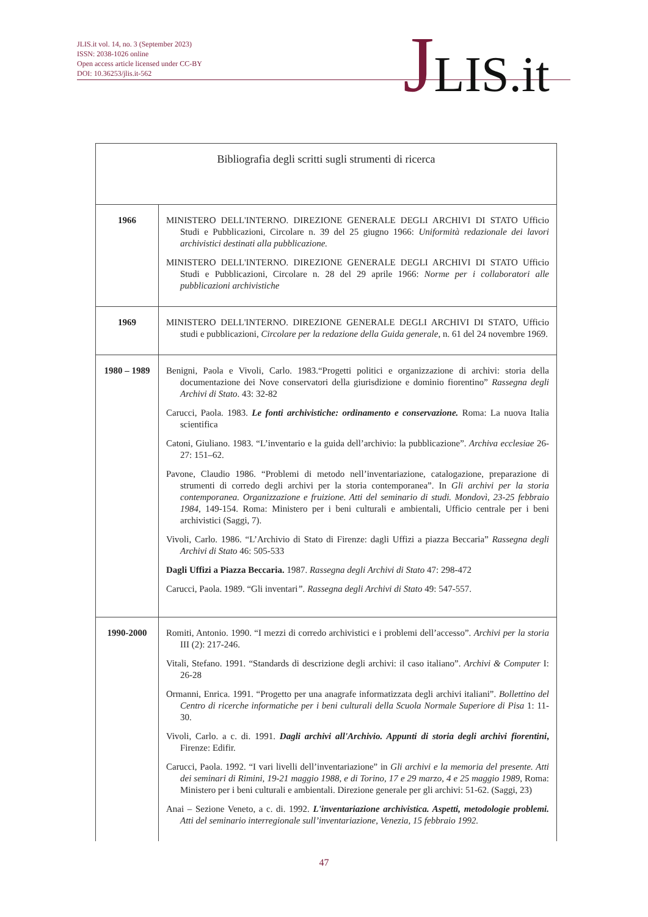JLIS.it vol. 14, no. 3 (September 2023)
ISSN: 2038-1026 online
Open access article licensed under CC-BY
DOI: 10.36253/jlis.it-562
JLIS.it
| Bibliografia degli scritti sugli strumenti di ricerca | |
| --- | --- |
| 1966 | MINISTERO DELL'INTERNO. DIREZIONE GENERALE DEGLI ARCHIVI DI STATO Ufficio Studi e Pubblicazioni, Circolare n. 39 del 25 giugno 1966: Uniformità redazionale dei lavori archivistici destinati alla pubblicazione. MINISTERO DELL'INTERNO. DIREZIONE GENERALE DEGLI ARCHIVI DI STATO Ufficio Studi e Pubblicazioni, Circolare n. 28 del 29 aprile 1966: Norme per i collaboratori alle pubblicazioni archivistiche |
| 1969 | MINISTERO DELL'INTERNO. DIREZIONE GENERALE DEGLI ARCHIVI DI STATO, Ufficio studi e pubblicazioni, Circolare per la redazione della Guida generale , n. 61 del 24 novembre 1969. |
| 1980 – 1989 | Benigni, Paola e Vivoli, Carlo. 1983.“Progetti politici e organizzazione di archivi: storia della documentazione dei Nove conservatori della giurisdizione e dominio fiorentino” Rassegna degli Archivi di Stato . 43: 32-82 Carucci, Paola. 1983. Le fonti archivistiche: ordinamento e conservazione. Roma: La nuova Italia scientifica Catoni, Giuliano. 1983. “L’inventario e la guida dell’archivio: la pubblicazione”. Archiva ecclesiae 26-27: 151–62. Pavone, Claudio 1986. “Problemi di metodo nell’inventariazione, catalogazione, preparazione di strumenti di corredo degli archivi per la storia contemporanea”. In Gli archivi per la storia contemporanea. Organizzazione e fruizione. Atti del seminario di studi. Mondovì, 23-25 febbraio 1984 , 149-154. Roma: Ministero per i beni culturali e ambientali, Ufficio centrale per i beni archivistici (Saggi, 7). Vivoli, Carlo. 1986. “L’Archivio di Stato di Firenze: dagli Uffizi a piazza Beccaria” Rassegna degli Archivi di Stato 46: 505-533 Dagli Uffizi a Piazza Beccaria. 1987. Rassegna degli Archivi di Stato 47: 298-472 Carucci, Paola. 1989. “Gli inventari ”. Rassegna degli Archivi di Stato 49: 547-557. |
| 1990-2000 | Romiti, Antonio. 1990. “I mezzi di corredo archivistici e i problemi dell’accesso”. Archivi per la storia III (2): 217-246. Vitali, Stefano. 1991. “Standards di descrizione degli archivi: il caso italiano”. Archivi & Computer I: 26-28 Ormanni, Enrica. 1991. “Progetto per una anagrafe informatizzata degli archivi italiani”. Bollettino del Centro di ricerche informatiche per i beni culturali della Scuola Normale Superiore di Pisa 1: 11-30. Vivoli, Carlo. a c. di. 1991. Dagli archivi all'Archivio. Appunti di storia degli archivi fiorentini , Firenze: Edifir. Carucci, Paola. 1992. “I vari livelli dell’inventariazione” in Gli archivi e la memoria del presente. Atti dei seminari di Rimini, 19-21 maggio 1988, e di Torino, 17 e 29 marzo, 4 e 25 maggio 1989 , Roma: Ministero per i beni culturali e ambientali. Direzione generale per gli archivi: 51-62. (Saggi, 23) Anai – Sezione Veneto, a c. di. 1992. L'inventariazione archivistica. Aspetti, metodologie problemi. Atti del seminario interregionale sull’inventariazione, Venezia, 15 febbraio 1992. |
47